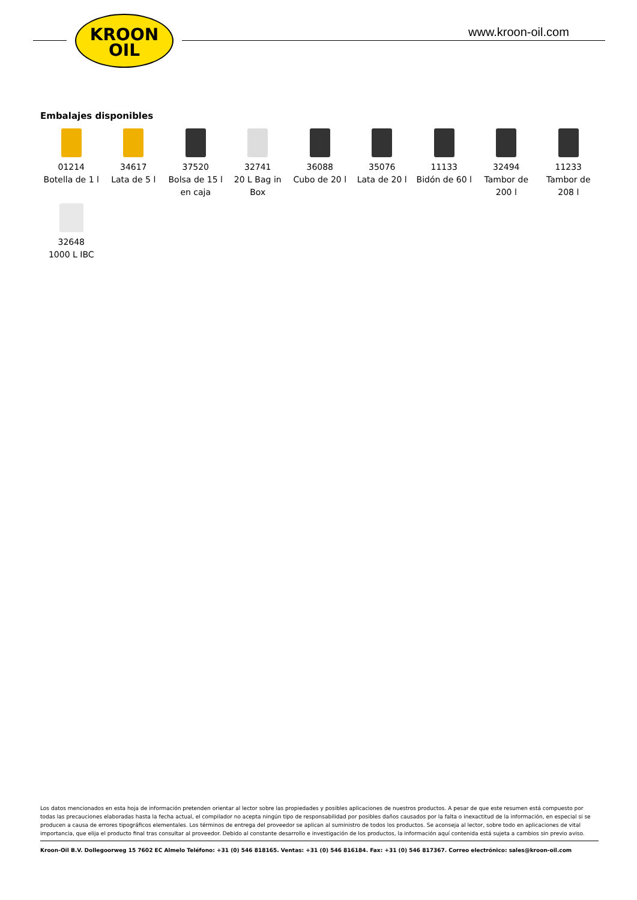KROON
OIL
www.kroon-oil.com
Embalajes disponibles
01214
Botella de 1 l
34617
Lata de 5 l
37520
Bolsa de 15 l en caja
32741
20 L Bag in Box
36088
Cubo de 20 l
35076
Lata de 20 l
11133
Bidón de 60 l
32494
Tambor de 200 l
11233
Tambor de 208 l
32648
1000 L IBC
Los datos mencionados en esta hoja de información pretenden orientar al lector sobre las propiedades y posibles aplicaciones de nuestros productos. A pesar de que este resumen está compuesto por todas las precauciones elaboradas hasta la fecha actual, el compilador no acepta ningún tipo de responsabilidad por posibles daños causados por la falta o inexactitud de la información, en especial si se producen a causa de errores tipográficos elementales. Los términos de entrega del proveedor se aplican al suministro de todos los productos. Se aconseja al lector, sobre todo en aplicaciones de vital importancia, que elija el producto final tras consultar al proveedor. Debido al constante desarrollo e investigación de los productos, la información aquí contenida está sujeta a cambios sin previo aviso.
Kroon-Oil B.V. Dollegoorweg 15 7602 EC Almelo Teléfono: +31 (0) 546 818165. Ventas: +31 (0) 546 816184. Fax: +31 (0) 546 817367. Correo electrónico: sales@kroon-oil.com